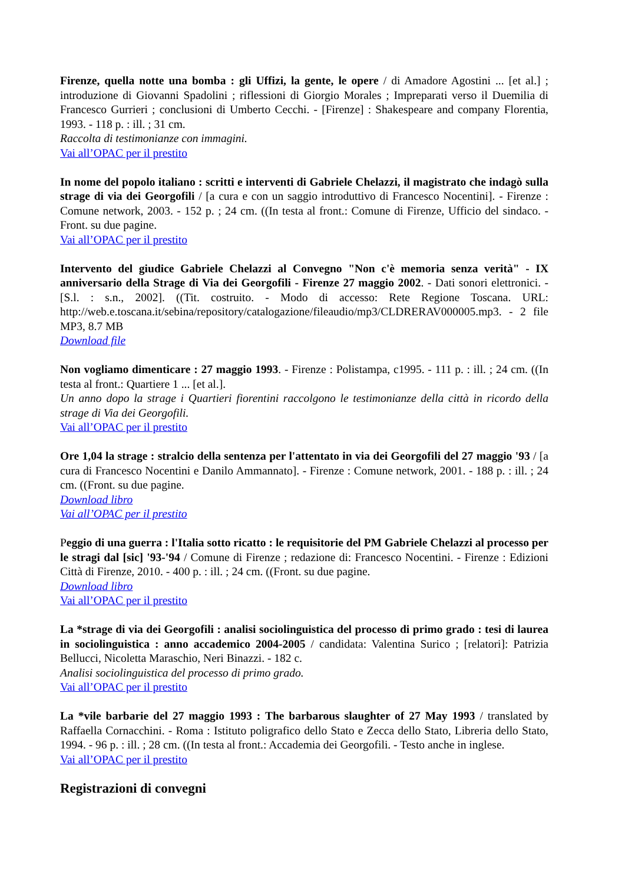Firenze, quella notte una bomba : gli Uffizi, la gente, le opere / di Amadore Agostini ... [et al.] ; introduzione di Giovanni Spadolini ; riflessioni di Giorgio Morales ; Impreparati verso il Duemilia di Francesco Gurrieri ; conclusioni di Umberto Cecchi. - [Firenze] : Shakespeare and company Florentia, 1993. - 118 p. : ill. ; 31 cm.
Raccolta di testimonianze con immagini.
Vai all’OPAC per il prestito
In nome del popolo italiano : scritti e interventi di Gabriele Chelazzi, il magistrato che indagò sulla strage di via dei Georgofili / [a cura e con un saggio introduttivo di Francesco Nocentini]. - Firenze : Comune network, 2003. - 152 p. ; 24 cm. ((In testa al front.: Comune di Firenze, Ufficio del sindaco. - Front. su due pagine.
Vai all’OPAC per il prestito
Intervento del giudice Gabriele Chelazzi al Convegno "Non c'è memoria senza verità" - IX anniversario della Strage di Via dei Georgofili - Firenze 27 maggio 2002. - Dati sonori elettronici. - [S.l. : s.n., 2002]. ((Tit. costruito. - Modo di accesso: Rete Regione Toscana. URL: http://web.e.toscana.it/sebina/repository/catalogazione/fileaudio/mp3/CLDRERAV000005.mp3. - 2 file MP3, 8.7 MB
Download file
Non vogliamo dimenticare : 27 maggio 1993. - Firenze : Polistampa, c1995. - 111 p. : ill. ; 24 cm. ((In testa al front.: Quartiere 1 ... [et al.].
Un anno dopo la strage i Quartieri fiorentini raccolgono le testimonianze della città in ricordo della strage di Via dei Georgofili.
Vai all’OPAC per il prestito
Ore 1,04 la strage : stralcio della sentenza per l'attentato in via dei Georgofili del 27 maggio '93 / [a cura di Francesco Nocentini e Danilo Ammannato]. - Firenze : Comune network, 2001. - 188 p. : ill. ; 24 cm. ((Front. su due pagine.
Download libro
Vai all’OPAC per il prestito
Peggio di una guerra : l'Italia sotto ricatto : le requisitorie del PM Gabriele Chelazzi al processo per le stragi dal [sic] '93-'94 / Comune di Firenze ; redazione di: Francesco Nocentini. - Firenze : Edizioni Città di Firenze, 2010. - 400 p. : ill. ; 24 cm. ((Front. su due pagine.
Download libro
Vai all’OPAC per il prestito
La *strage di via dei Georgofili : analisi sociolinguistica del processo di primo grado : tesi di laurea in sociolinguistica : anno accademico 2004-2005 / candidata: Valentina Surico ; [relatori]: Patrizia Bellucci, Nicoletta Maraschio, Neri Binazzi. - 182 c.
Analisi sociolinguistica del processo di primo grado.
Vai all’OPAC per il prestito
La *vile barbarie del 27 maggio 1993 : The barbarous slaughter of 27 May 1993 / translated by Raffaella Cornacchini. - Roma : Istituto poligrafico dello Stato e Zecca dello Stato, Libreria dello Stato, 1994. - 96 p. : ill. ; 28 cm. ((In testa al front.: Accademia dei Georgofili. - Testo anche in inglese.
Vai all’OPAC per il prestito
Registrazioni di convegni